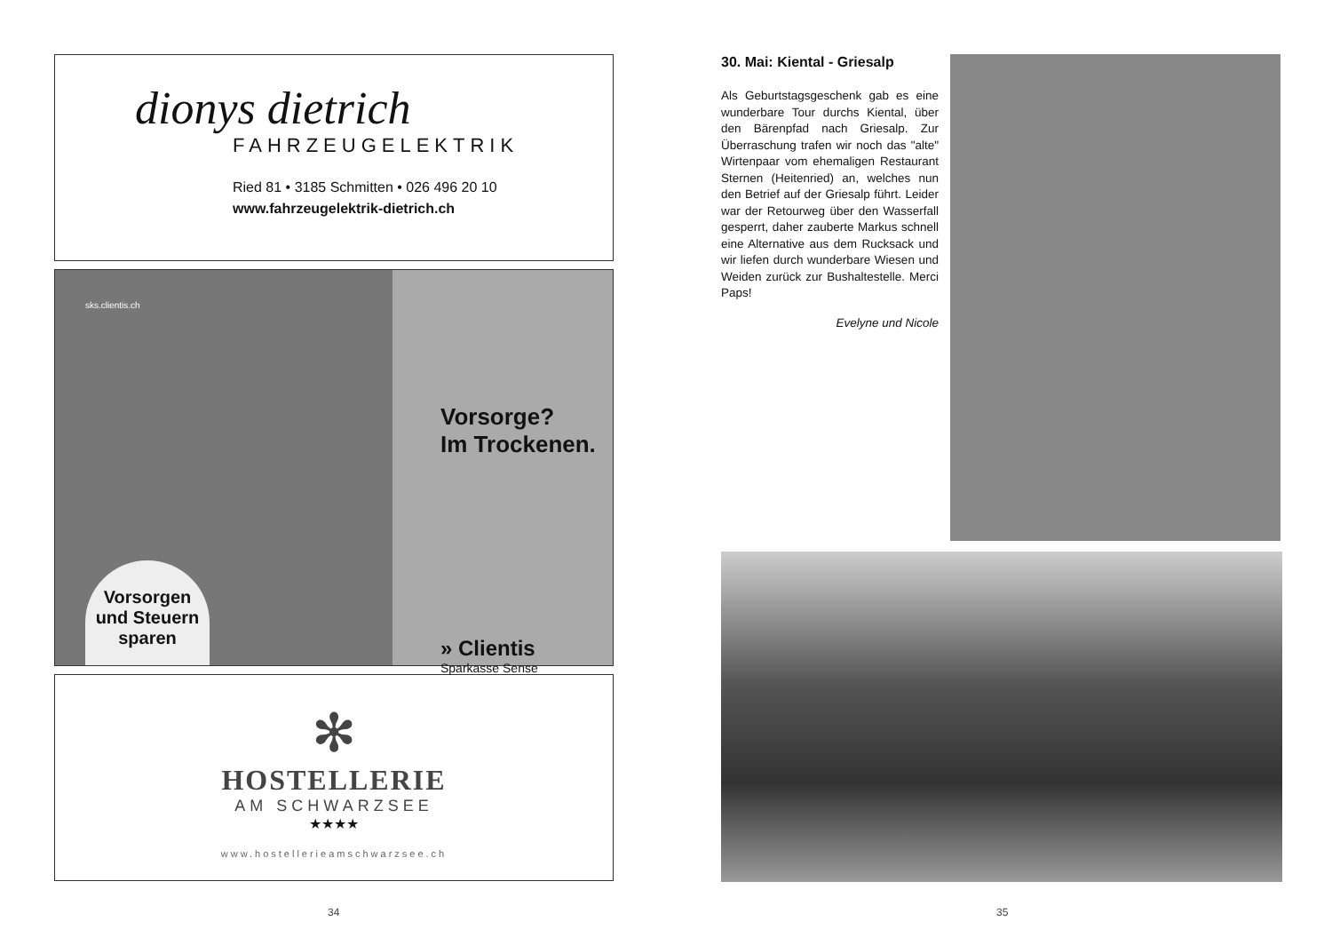dionys dietrich
FAHRZEUGELEKTRIK
Ried 81 • 3185 Schmitten • 026 496 20 10
www.fahrzeugelektrik-dietrich.ch
sks.clientis.ch
Vorsorgen und Steuern sparen
Vorsorge?
Im Trockenen.
» Clientis
Sparkasse Sense
✻
HOSTELLERIE
AM SCHWARZSEE
★★★★
www.hostellerieamschwarzsee.ch
34
30. Mai: Kiental - Griesalp
Als Geburtstagsgeschenk gab es eine wunderbare Tour durchs Kiental, über den Bärenpfad nach Griesalp. Zur Überraschung trafen wir noch das "alte" Wirtenpaar vom ehemaligen Restaurant Sternen (Heitenried) an, welches nun den Betrief auf der Griesalp führt. Leider war der Retourweg über den Wasserfall gesperrt, daher zauberte Markus schnell eine Alternative aus dem Rucksack und wir liefen durch wunderbare Wiesen und Weiden zurück zur Bushaltestelle. Merci Paps!
Evelyne und Nicole
35